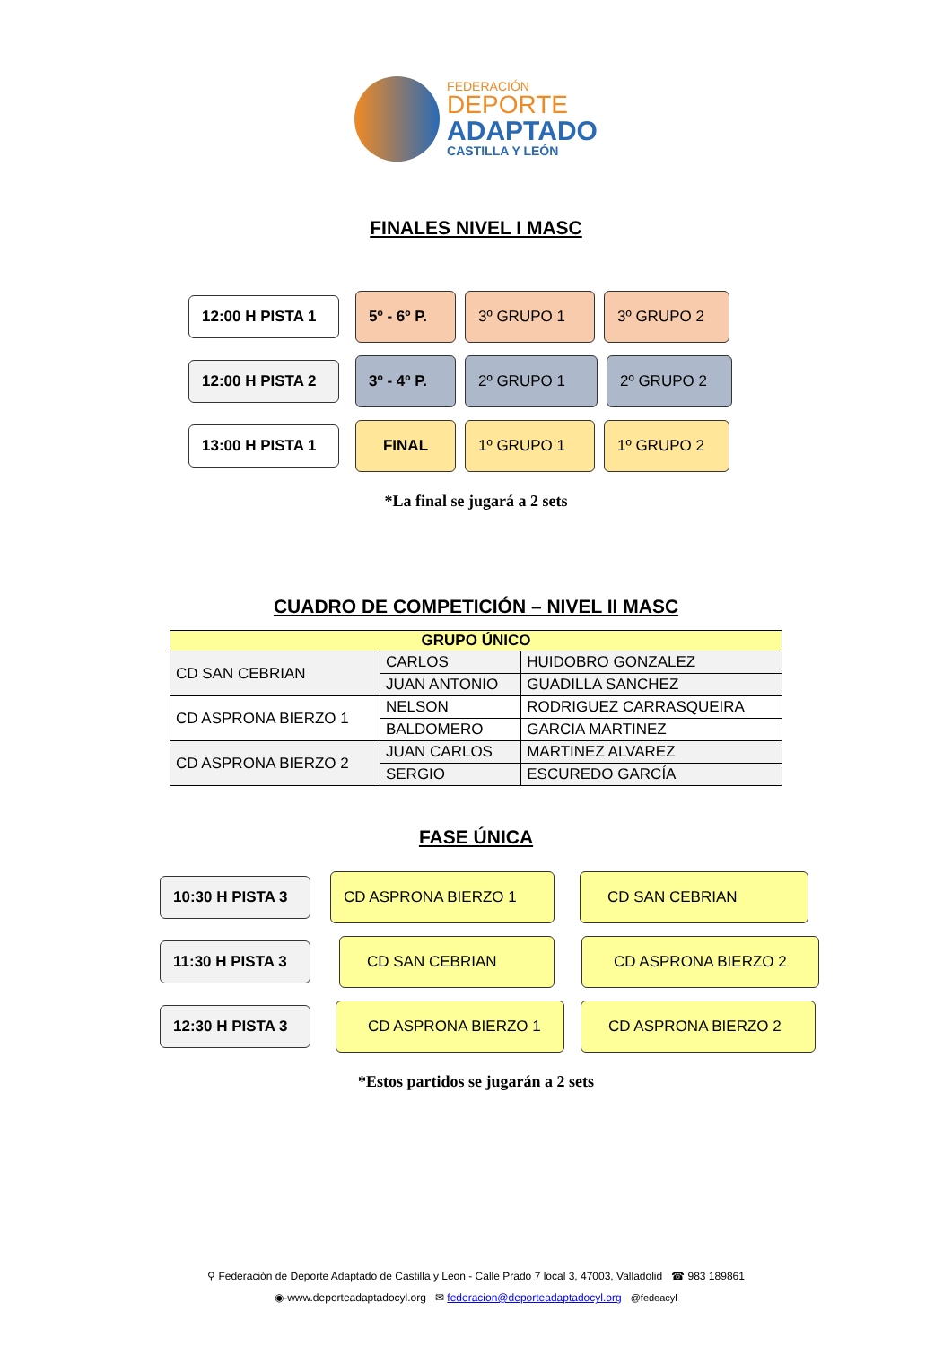FEDERACIÓN
DEPORTE
ADAPTADO
CASTILLA Y LEÓN
FINALES NIVEL I MASC
12:00 H PISTA 1
5º - 6º P. 3º GRUPO 1 3º GRUPO 2
12:00 H PISTA 2
3º - 4º P. 2º GRUPO 1 2º GRUPO 2
13:00 H PISTA 1
FINAL 1º GRUPO 1 1º GRUPO 2
*La final se jugará a 2 sets
CUADRO DE COMPETICIÓN – NIVEL II MASC
| GRUPO ÚNICO | | |
| --- | --- | --- |
| CD SAN CEBRIAN | CARLOS | HUIDOBRO GONZALEZ |
| | JUAN ANTONIO | GUADILLA SANCHEZ |
| CD ASPRONA BIERZO 1 | NELSON | RODRIGUEZ CARRASQUEIRA |
| | BALDOMERO | GARCIA MARTINEZ |
| CD ASPRONA BIERZO 2 | JUAN CARLOS | MARTINEZ ALVAREZ |
| | SERGIO | ESCUREDO GARCÍA |
FASE ÚNICA
10:30 H PISTA 3
CD ASPRONA BIERZO 1 CD SAN CEBRIAN
11:30 H PISTA 3
CD SAN CEBRIAN CD ASPRONA BIERZO 2
12:30 H PISTA 3
CD ASPRONA BIERZO 1 CD ASPRONA BIERZO 2
*Estos partidos se jugarán a 2 sets
⚲ Federación de Deporte Adaptado de Castilla y Leon - Calle Prado 7 local 3, 47003, Valladolid ☎ 983 189861
◉-www.deporteadaptadocyl.org ✉ federacion@deporteadaptadocyl.org @fedeacyl